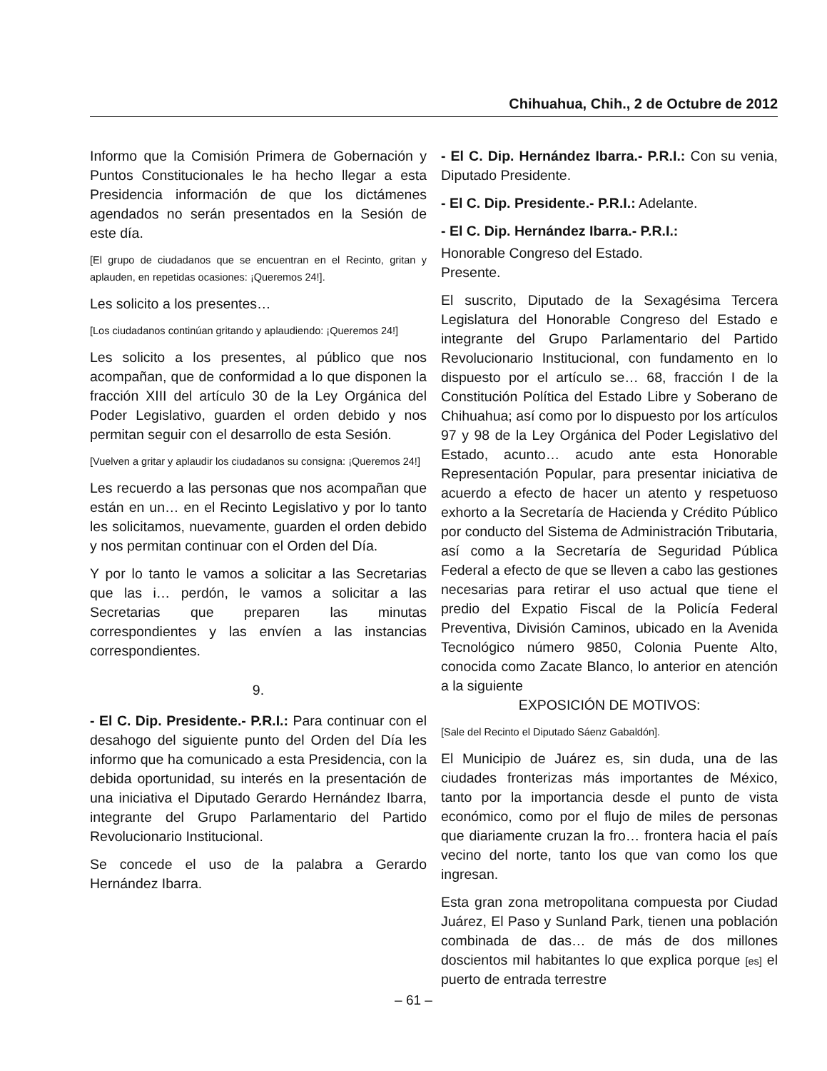Chihuahua, Chih., 2 de Octubre de 2012
Informo que la Comisión Primera de Gobernación y Puntos Constitucionales le ha hecho llegar a esta Presidencia información de que los dictámenes agendados no serán presentados en la Sesión de este día.
[El grupo de ciudadanos que se encuentran en el Recinto, gritan y aplauden, en repetidas ocasiones: ¡Queremos 24!].
Les solicito a los presentes…
[Los ciudadanos continúan gritando y aplaudiendo: ¡Queremos 24!]
Les solicito a los presentes, al público que nos acompañan, que de conformidad a lo que disponen la fracción XIII del artículo 30 de la Ley Orgánica del Poder Legislativo, guarden el orden debido y nos permitan seguir con el desarrollo de esta Sesión.
[Vuelven a gritar y aplaudir los ciudadanos su consigna: ¡Queremos 24!]
Les recuerdo a las personas que nos acompañan que están en un… en el Recinto Legislativo y por lo tanto les solicitamos, nuevamente, guarden el orden debido y nos permitan continuar con el Orden del Día.
Y por lo tanto le vamos a solicitar a las Secretarias que las i… perdón, le vamos a solicitar a las Secretarias que preparen las minutas correspondientes y las envíen a las instancias correspondientes.
9.
- El C. Dip. Presidente.- P.R.I.: Para continuar con el desahogo del siguiente punto del Orden del Día les informo que ha comunicado a esta Presidencia, con la debida oportunidad, su interés en la presentación de una iniciativa el Diputado Gerardo Hernández Ibarra, integrante del Grupo Parlamentario del Partido Revolucionario Institucional.
Se concede el uso de la palabra a Gerardo Hernández Ibarra.
- El C. Dip. Hernández Ibarra.- P.R.I.: Con su venia, Diputado Presidente.
- El C. Dip. Presidente.- P.R.I.: Adelante.
- El C. Dip. Hernández Ibarra.- P.R.I.:
Honorable Congreso del Estado.
Presente.
El suscrito, Diputado de la Sexagésima Tercera Legislatura del Honorable Congreso del Estado e integrante del Grupo Parlamentario del Partido Revolucionario Institucional, con fundamento en lo dispuesto por el artículo se… 68, fracción I de la Constitución Política del Estado Libre y Soberano de Chihuahua; así como por lo dispuesto por los artículos 97 y 98 de la Ley Orgánica del Poder Legislativo del Estado, acunto… acudo ante esta Honorable Representación Popular, para presentar iniciativa de acuerdo a efecto de hacer un atento y respetuoso exhorto a la Secretaría de Hacienda y Crédito Público por conducto del Sistema de Administración Tributaria, así como a la Secretaría de Seguridad Pública Federal a efecto de que se lleven a cabo las gestiones necesarias para retirar el uso actual que tiene el predio del Expatio Fiscal de la Policía Federal Preventiva, División Caminos, ubicado en la Avenida Tecnológico número 9850, Colonia Puente Alto, conocida como Zacate Blanco, lo anterior en atención a la siguiente
EXPOSICIÓN DE MOTIVOS:
[Sale del Recinto el Diputado Sáenz Gabaldón].
El Municipio de Juárez es, sin duda, una de las ciudades fronterizas más importantes de México, tanto por la importancia desde el punto de vista económico, como por el flujo de miles de personas que diariamente cruzan la fro… frontera hacia el país vecino del norte, tanto los que van como los que ingresan.
Esta gran zona metropolitana compuesta por Ciudad Juárez, El Paso y Sunland Park, tienen una población combinada de das… de más de dos millones doscientos mil habitantes lo que explica porque [es] el puerto de entrada terrestre
– 61 –